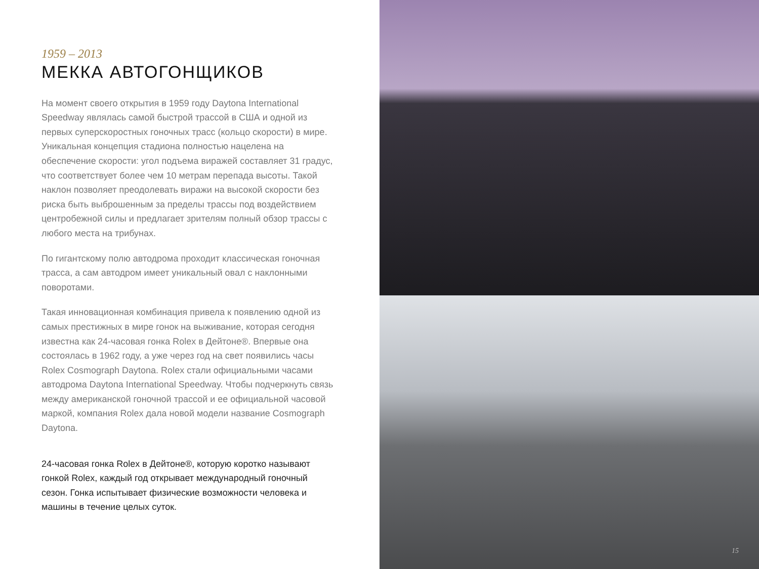1959 – 2013
МЕККА АВТОГОНЩИКОВ
На момент своего открытия в 1959 году Daytona International Speedway являлась самой быстрой трассой в США и одной из первых суперскоростных гоночных трасс (кольцо скорости) в мире. Уникальная концепция стадиона полностью нацелена на обеспечение скорости: угол подъема виражей составляет 31 градус, что соответствует более чем 10 метрам перепада высоты. Такой наклон позволяет преодолевать виражи на высокой скорости без риска быть выброшенным за пределы трассы под воздействием центробежной силы и предлагает зрителям полный обзор трассы с любого места на трибунах.
По гигантскому полю автодрома проходит классическая гоночная трасса, а сам автодром имеет уникальный овал с наклонными поворотами.
Такая инновационная комбинация привела к появлению одной из самых престижных в мире гонок на выживание, которая сегодня известна как 24-часовая гонка Rolex в Дейтоне®. Впервые она состоялась в 1962 году, а уже через год на свет появились часы Rolex Cosmograph Daytona. Rolex стали официальными часами автодрома Daytona International Speedway. Чтобы подчеркнуть связь между американской гоночной трассой и ее официальной часовой маркой, компания Rolex дала новой модели название Cosmograph Daytona.
24-часовая гонка Rolex в Дейтоне®, которую коротко называют гонкой Rolex, каждый год открывает международный гоночный сезон. Гонка испытывает физические возможности человека и машины в течение целых суток.
15